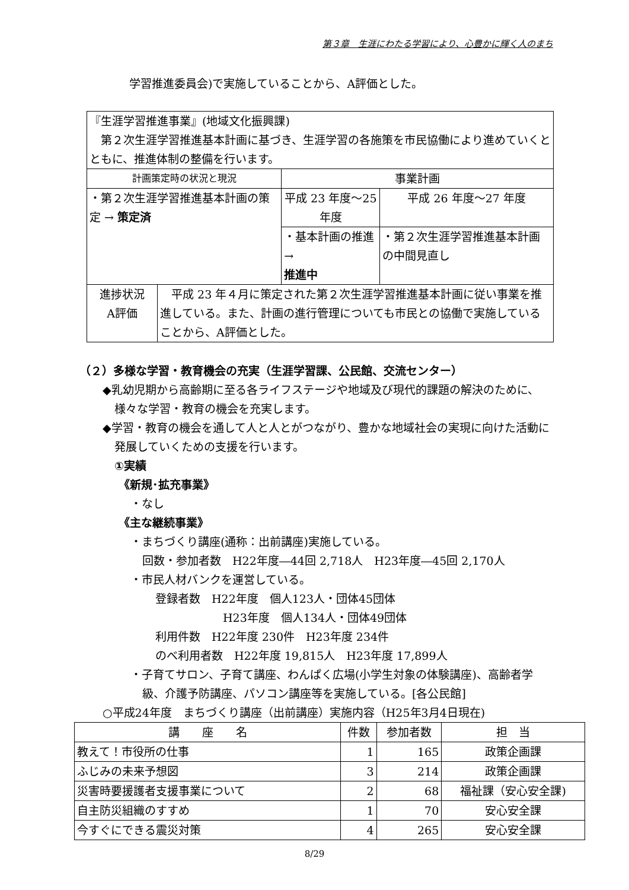第３章　生涯にわたる学習により、心豊かに輝く人のまち
学習推進委員会)で実施していることから、A評価とした。
| 『生涯学習推進事業』(地域文化振興課) 第２次生涯学習推進基本計画に基づき、生涯学習の各施策を市民協働により進めていくとともに、推進体制の整備を行います。 | | | |
| 計画策定時の状況と現況 | | 事業計画 | |
| ・第２次生涯学習推進基本計画の策定 → 策定済 | | 平成 23 年度～25 年度 | 平成 26 年度～27 年度 |
| | | ・基本計画の推進 → 推進中 | ・第２次生涯学習推進基本計画の中間見直し |
| 進捗状況 A評価 | 平成 23 年４月に策定された第２次生涯学習推進基本計画に従い事業を推進している。また、計画の進行管理についても市民との協働で実施していることから、A評価とした。 | | |
（２）多様な学習・教育機会の充実（生涯学習課、公民館、交流センター）
◆乳幼児期から高齢期に至る各ライフステージや地域及び現代的課題の解決のために、様々な学習・教育の機会を充実します。
◆学習・教育の機会を通して人と人とがつながり、豊かな地域社会の実現に向けた活動に発展していくための支援を行います。
①実績
《新規･拡充事業》
・なし
《主な継続事業》
・まちづくり講座(通称：出前講座)実施している。
回数・参加者数　H22年度―44回 2,718人　H23年度―45回 2,170人
・市民人材バンクを運営している。
登録者数　H22年度　個人123人・団体45団体
H23年度　個人134人・団体49団体
利用件数　H22年度 230件　H23年度 234件
のべ利用者数　H22年度 19,815人　H23年度 17,899人
・子育てサロン、子育て講座、わんぱく広場(小学生対象の体験講座)、高齢者学級、介護予防講座、パソコン講座等を実施している。[各公民館]
○平成24年度　まちづくり講座（出前講座）実施内容（H25年3月4日現在)
| 講 座 名 | 件数 | 参加者数 | 担 当 |
| --- | --- | --- | --- |
| 教えて！市役所の仕事 | 1 | 165 | 政策企画課 |
| ふじみの未来予想図 | 3 | 214 | 政策企画課 |
| 災害時要援護者支援事業について | 2 | 68 | 福祉課（安心安全課) |
| 自主防災組織のすすめ | 1 | 70 | 安心安全課 |
| 今すぐにできる震災対策 | 4 | 265 | 安心安全課 |
8/29